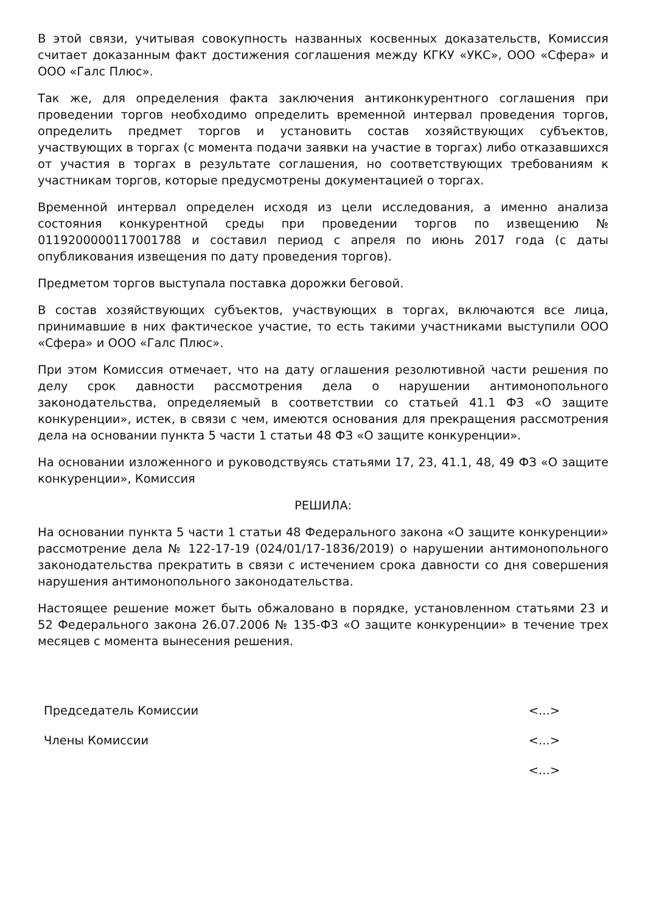В этой связи, учитывая совокупность названных косвенных доказательств, Комиссия считает доказанным факт достижения соглашения между КГКУ «УКС», ООО «Сфера» и ООО «Галс Плюс».
Так же, для определения факта заключения антиконкурентного соглашения при проведении торгов необходимо определить временной интервал проведения торгов, определить предмет торгов и установить состав хозяйствующих субъектов, участвующих в торгах (с момента подачи заявки на участие в торгах) либо отказавшихся от участия в торгах в результате соглашения, но соответствующих требованиям к участникам торгов, которые предусмотрены документацией о торгах.
Временной интервал определен исходя из цели исследования, а именно анализа состояния конкурентной среды при проведении торгов по извещению № 0119200000117001788 и составил период с апреля по июнь 2017 года (с даты опубликования извещения по дату проведения торгов).
Предметом торгов выступала поставка дорожки беговой.
В состав хозяйствующих субъектов, участвующих в торгах, включаются все лица, принимавшие в них фактическое участие, то есть такими участниками выступили ООО «Сфера» и ООО «Галс Плюс».
При этом Комиссия отмечает, что на дату оглашения резолютивной части решения по делу срок давности рассмотрения дела о нарушении антимонопольного законодательства, определяемый в соответствии со статьей 41.1 ФЗ «О защите конкуренции», истек, в связи с чем, имеются основания для прекращения рассмотрения дела на основании пункта 5 части 1 статьи 48 ФЗ «О защите конкуренции».
На основании изложенного и руководствуясь статьями 17, 23, 41.1, 48, 49 ФЗ «О защите конкуренции», Комиссия
РЕШИЛА:
На основании пункта 5 части 1 статьи 48 Федерального закона «О защите конкуренции» рассмотрение дела № 122-17-19 (024/01/17-1836/2019) о нарушении антимонопольного законодательства прекратить в связи с истечением срока давности со дня совершения нарушения антимонопольного законодательства.
Настоящее решение может быть обжаловано в порядке, установленном статьями 23 и 52 Федерального закона 26.07.2006 № 135-ФЗ «О защите конкуренции» в течение трех месяцев с момента вынесения решения.
Председатель Комиссии <...>
Члены Комиссии <...>
<...>